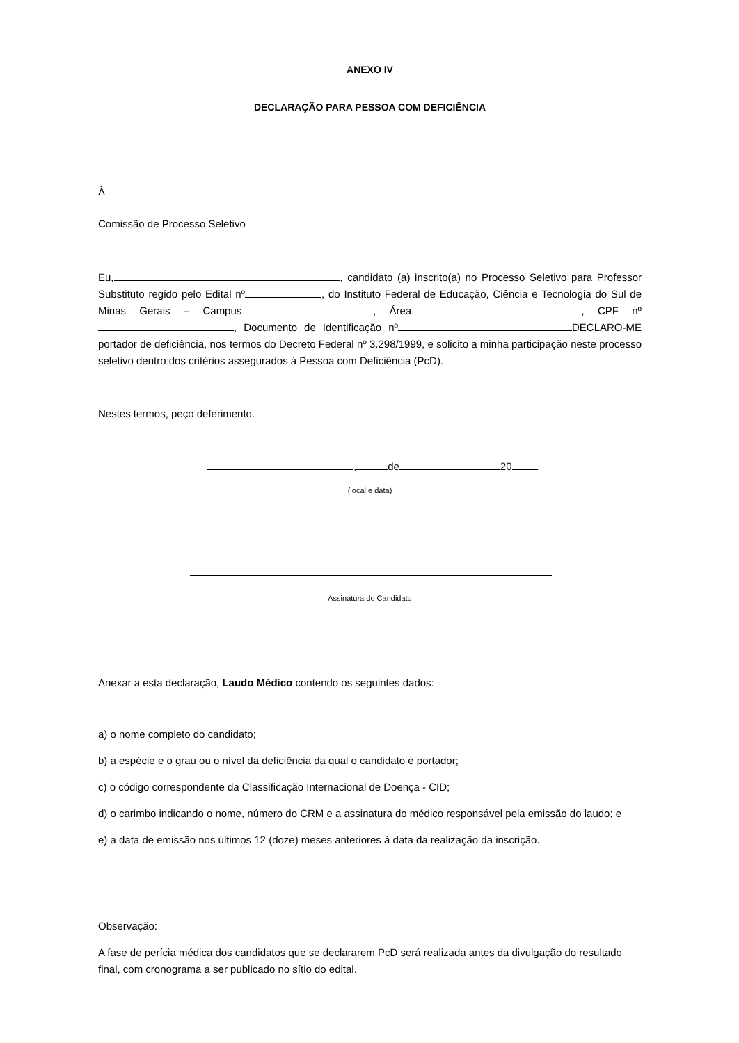ANEXO IV
DECLARAÇÃO PARA PESSOA COM DEFICIÊNCIA
À
Comissão de Processo Seletivo
Eu, , candidato (a) inscrito(a) no Processo Seletivo para Professor Substituto regido pelo Edital nº , do Instituto Federal de Educação, Ciência e Tecnologia do Sul de Minas Gerais – Campus , Área , CPF nº , Documento de Identificação nº DECLARO-ME portador de deficiência, nos termos do Decreto Federal nº 3.298/1999, e solicito a minha participação neste processo seletivo dentro dos critérios assegurados à Pessoa com Deficiência (PcD).
Nestes termos, peço deferimento.
, de 20 .
(local e data)
Assinatura do Candidato
Anexar a esta declaração, Laudo Médico contendo os seguintes dados:
a) o nome completo do candidato;
b) a espécie e o grau ou o nível da deficiência da qual o candidato é portador;
c) o código correspondente da Classificação Internacional de Doença - CID;
d) o carimbo indicando o nome, número do CRM e a assinatura do médico responsável pela emissão do laudo; e
e) a data de emissão nos últimos 12 (doze) meses anteriores à data da realização da inscrição.
Observação:
A fase de perícia médica dos candidatos que se declararem PcD será realizada antes da divulgação do resultado final, com cronograma a ser publicado no sítio do edital.